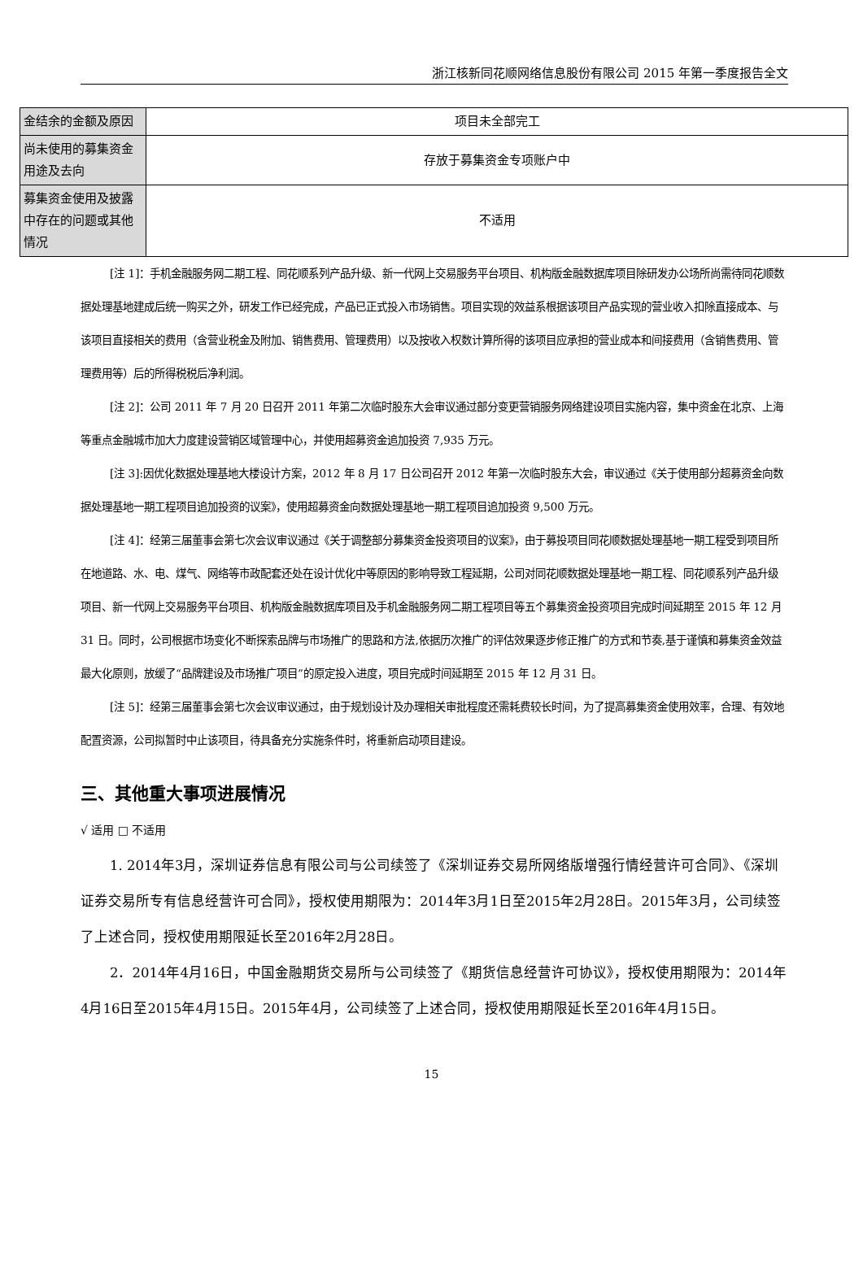浙江核新同花顺网络信息股份有限公司 2015 年第一季度报告全文
| 金结余的金额及原因 | 项目未全部完工 |
| 尚未使用的募集资金用途及去向 | 存放于募集资金专项账户中 |
| 募集资金使用及披露中存在的问题或其他情况 | 不适用 |
[注 1]：手机金融服务网二期工程、同花顺系列产品升级、新一代网上交易服务平台项目、机构版金融数据库项目除研发办公场所尚需待同花顺数据处理基地建成后统一购买之外，研发工作已经完成，产品已正式投入市场销售。项目实现的效益系根据该项目产品实现的营业收入扣除直接成本、与该项目直接相关的费用（含营业税金及附加、销售费用、管理费用）以及按收入权数计算所得的该项目应承担的营业成本和间接费用（含销售费用、管理费用等）后的所得税税后净利润。
[注 2]：公司 2011 年 7 月 20 日召开 2011 年第二次临时股东大会审议通过部分变更营销服务网络建设项目实施内容，集中资金在北京、上海等重点金融城市加大力度建设营销区域管理中心，并使用超募资金追加投资 7,935 万元。
[注 3]:因优化数据处理基地大楼设计方案，2012 年 8 月 17 日公司召开 2012 年第一次临时股东大会，审议通过《关于使用部分超募资金向数据处理基地一期工程项目追加投资的议案》，使用超募资金向数据处理基地一期工程项目追加投资 9,500 万元。
[注 4]：经第三届董事会第七次会议审议通过《关于调整部分募集资金投资项目的议案》，由于募投项目同花顺数据处理基地一期工程受到项目所在地道路、水、电、煤气、网络等市政配套还处在设计优化中等原因的影响导致工程延期，公司对同花顺数据处理基地一期工程、同花顺系列产品升级项目、新一代网上交易服务平台项目、机构版金融数据库项目及手机金融服务网二期工程项目等五个募集资金投资项目完成时间延期至 2015 年 12 月 31 日。同时，公司根据市场变化不断探索品牌与市场推广的思路和方法,依据历次推广的评估效果逐步修正推广的方式和节奏,基于谨慎和募集资金效益最大化原则，放缓了“品牌建设及市场推广项目”的原定投入进度，项目完成时间延期至 2015 年 12 月 31 日。
[注 5]：经第三届董事会第七次会议审议通过，由于规划设计及办理相关审批程度还需耗费较长时间，为了提高募集资金使用效率，合理、有效地配置资源，公司拟暂时中止该项目，待具备充分实施条件时，将重新启动项目建设。
三、其他重大事项进展情况
√ 适用 □ 不适用
1. 2014年3月，深圳证券信息有限公司与公司续签了《深圳证券交易所网络版增强行情经营许可合同》、《深圳证券交易所专有信息经营许可合同》，授权使用期限为：2014年3月1日至2015年2月28日。2015年3月，公司续签了上述合同，授权使用期限延长至2016年2月28日。
2．2014年4月16日，中国金融期货交易所与公司续签了《期货信息经营许可协议》，授权使用期限为：2014年4月16日至2015年4月15日。2015年4月，公司续签了上述合同，授权使用期限延长至2016年4月15日。
15